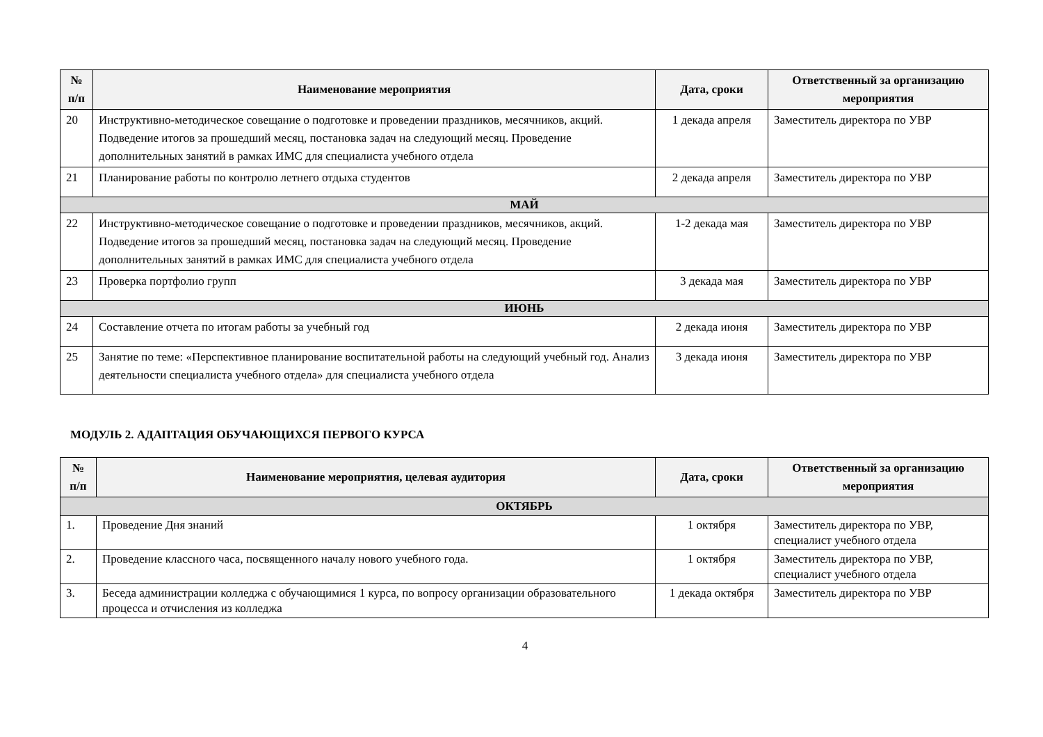| № п/п | Наименование мероприятия | Дата, сроки | Ответственный за организацию мероприятия |
| --- | --- | --- | --- |
| 20 | Инструктивно-методическое совещание о подготовке и проведении праздников, месячников, акций. Подведение итогов за прошедший месяц, постановка задач на следующий месяц. Проведение дополнительных занятий в рамках ИМС для специалиста учебного отдела | 1 декада апреля | Заместитель директора по УВР |
| 21 | Планирование работы по контролю летнего отдыха студентов | 2 декада апреля | Заместитель директора по УВР |
| МАЙ | | | |
| 22 | Инструктивно-методическое совещание о подготовке и проведении праздников, месячников, акций. Подведение итогов за прошедший месяц, постановка задач на следующий месяц. Проведение дополнительных занятий в рамках ИМС для специалиста учебного отдела | 1-2 декада мая | Заместитель директора по УВР |
| 23 | Проверка портфолио групп | 3 декада мая | Заместитель директора по УВР |
| ИЮНЬ | | | |
| 24 | Составление отчета по итогам работы за учебный год | 2 декада июня | Заместитель директора по УВР |
| 25 | Занятие по теме: «Перспективное планирование воспитательной работы на следующий учебный год. Анализ деятельности специалиста учебного отдела» для специалиста учебного отдела | 3 декада июня | Заместитель директора по УВР |
МОДУЛЬ 2. АДАПТАЦИЯ ОБУЧАЮЩИХСЯ ПЕРВОГО КУРСА
| № п/п | Наименование мероприятия, целевая аудитория | Дата, сроки | Ответственный за организацию мероприятия |
| --- | --- | --- | --- |
| ОКТЯБРЬ | | | |
| 1. | Проведение Дня знаний | 1 октября | Заместитель директора по УВР, специалист учебного отдела |
| 2. | Проведение классного часа, посвященного началу нового учебного года. | 1 октября | Заместитель директора по УВР, специалист учебного отдела |
| 3. | Беседа администрации колледжа с обучающимися 1 курса, по вопросу организации образовательного процесса и отчисления из колледжа | 1 декада октября | Заместитель директора по УВР |
4